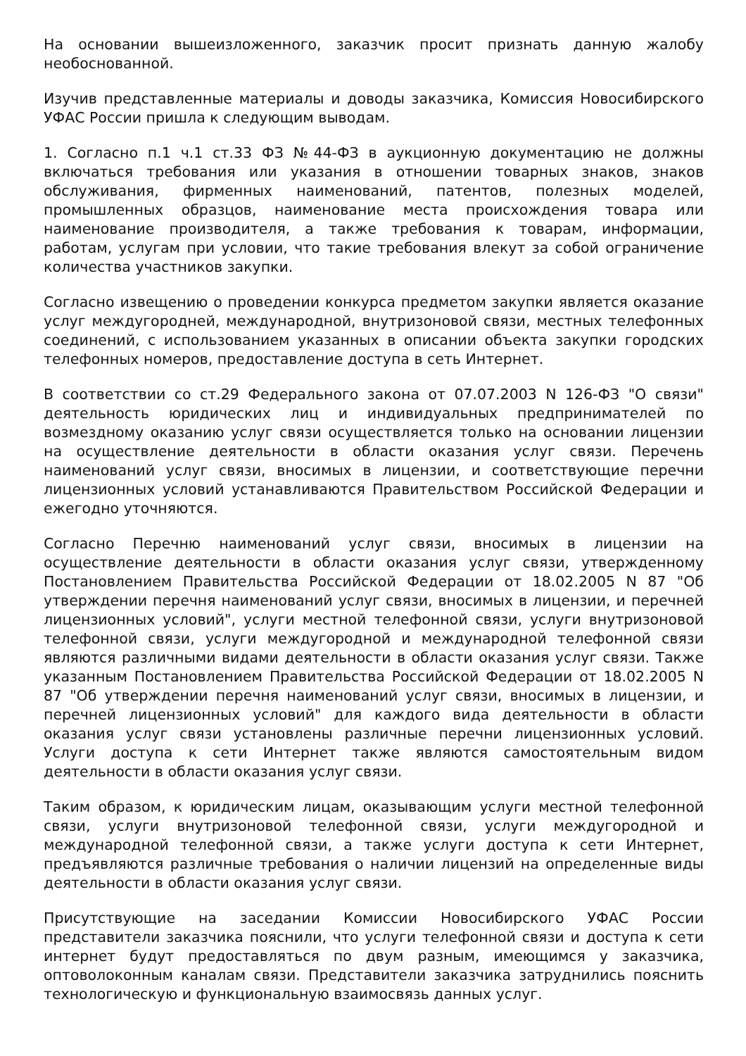На основании вышеизложенного, заказчик просит признать данную жалобу необоснованной.
Изучив представленные материалы и доводы заказчика, Комиссия Новосибирского УФАС России пришла к следующим выводам.
1. Согласно п.1 ч.1 ст.33 ФЗ №44-ФЗ в аукционную документацию не должны включаться требования или указания в отношении товарных знаков, знаков обслуживания, фирменных наименований, патентов, полезных моделей, промышленных образцов, наименование места происхождения товара или наименование производителя, а также требования к товарам, информации, работам, услугам при условии, что такие требования влекут за собой ограничение количества участников закупки.
Согласно извещению о проведении конкурса предметом закупки является оказание услуг междугородней, международной, внутризоновой связи, местных телефонных соединений, с использованием указанных в описании объекта закупки городских телефонных номеров, предоставление доступа в сеть Интернет.
В соответствии со ст.29 Федерального закона от 07.07.2003 N 126-ФЗ "О связи" деятельность юридических лиц и индивидуальных предпринимателей по возмездному оказанию услуг связи осуществляется только на основании лицензии на осуществление деятельности в области оказания услуг связи. Перечень наименований услуг связи, вносимых в лицензии, и соответствующие перечни лицензионных условий устанавливаются Правительством Российской Федерации и ежегодно уточняются.
Согласно Перечню наименований услуг связи, вносимых в лицензии на осуществление деятельности в области оказания услуг связи, утвержденному Постановлением Правительства Российской Федерации от 18.02.2005 N 87 "Об утверждении перечня наименований услуг связи, вносимых в лицензии, и перечней лицензионных условий", услуги местной телефонной связи, услуги внутризоновой телефонной связи, услуги междугородной и международной телефонной связи являются различными видами деятельности в области оказания услуг связи. Также указанным Постановлением Правительства Российской Федерации от 18.02.2005 N 87 "Об утверждении перечня наименований услуг связи, вносимых в лицензии, и перечней лицензионных условий" для каждого вида деятельности в области оказания услуг связи установлены различные перечни лицензионных условий. Услуги доступа к сети Интернет также являются самостоятельным видом деятельности в области оказания услуг связи.
Таким образом, к юридическим лицам, оказывающим услуги местной телефонной связи, услуги внутризоновой телефонной связи, услуги междугородной и международной телефонной связи, а также услуги доступа к сети Интернет, предъявляются различные требования о наличии лицензий на определенные виды деятельности в области оказания услуг связи.
Присутствующие на заседании Комиссии Новосибирского УФАС России представители заказчика пояснили, что услуги телефонной связи и доступа к сети интернет будут предоставляться по двум разным, имеющимся у заказчика, оптоволоконным каналам связи. Представители заказчика затруднились пояснить технологическую и функциональную взаимосвязь данных услуг.